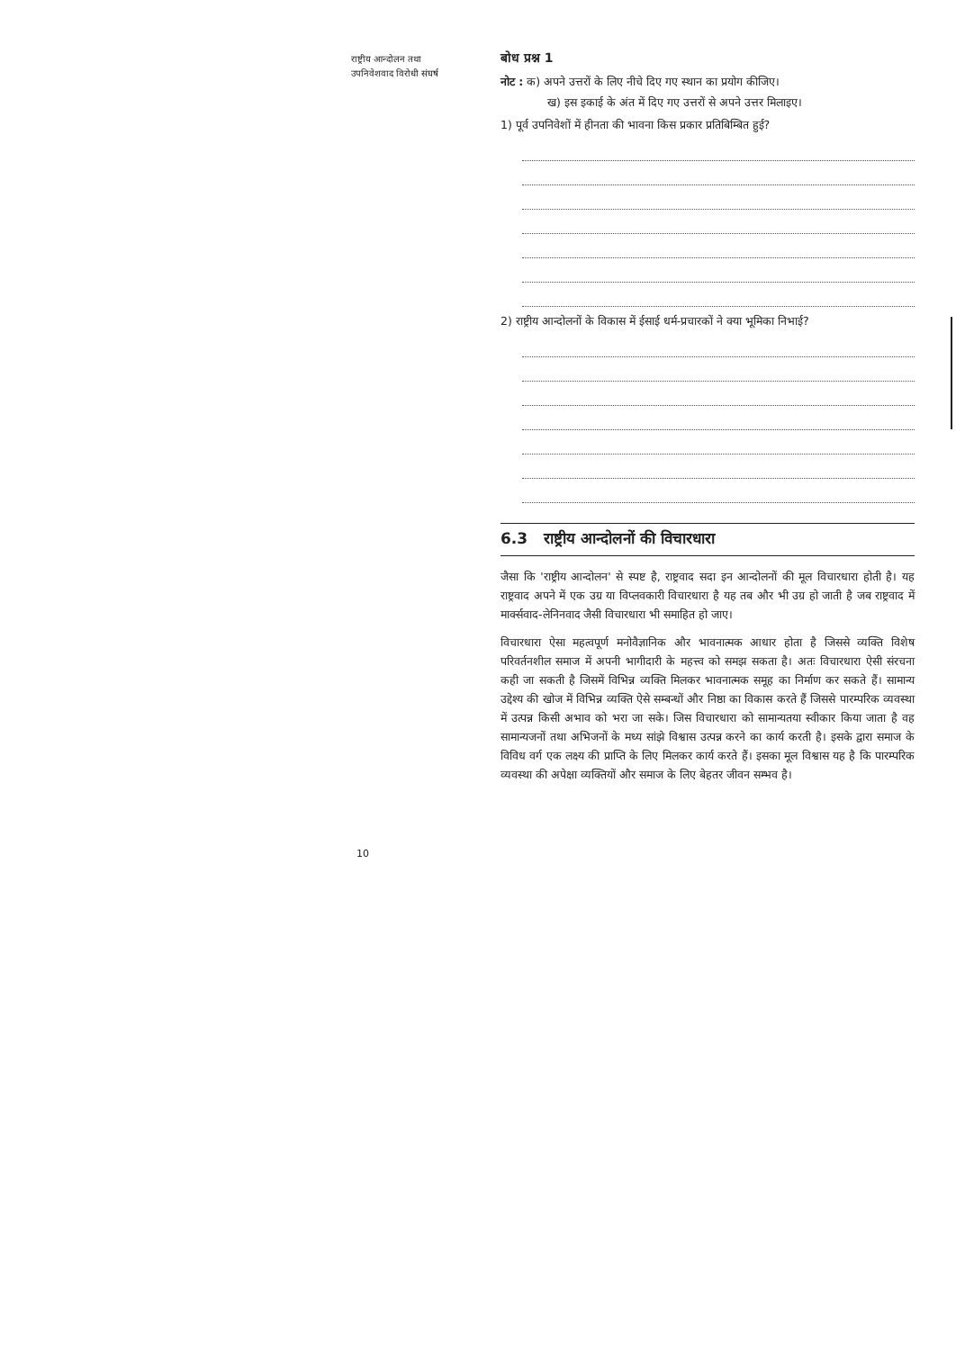राष्ट्रीय आन्दोलन तथा
उपनिवेशवाद विरोधी संघर्ष
बोध प्रश्न 1
नोट : क) अपने उत्तरों के लिए नीचे दिए गए स्थान का प्रयोग कीजिए।
ख) इस इकाई के अंत में दिए गए उत्तरों से अपने उत्तर मिलाइए।
1) पूर्व उपनिवेशों में हीनता की भावना किस प्रकार प्रतिबिम्बित हुई?
2) राष्ट्रीय आन्दोलनों के विकास में ईसाई धर्म-प्रचारकों ने क्या भूमिका निभाई?
6.3 राष्ट्रीय आन्दोलनों की विचारधारा
जैसा कि 'राष्ट्रीय आन्दोलन' से स्पष्ट है, राष्ट्रवाद सदा इन आन्दोलनों की मूल विचारधारा होती है। यह राष्ट्रवाद अपने में एक उग्र या विप्लवकारी विचारधारा है यह तब और भी उग्र हो जाती है जब राष्ट्रवाद में मार्क्सवाद-लेनिनवाद जैसी विचारधारा भी समाहित हो जाए।
विचारधारा ऐसा महत्वपूर्ण मनोवैज्ञानिक और भावनात्मक आधार होता है जिससे व्यक्ति विशेष परिवर्तनशील समाज में अपनी भागीदारी के महत्त्व को समझ सकता है। अतः विचारधारा ऐसी संरचना कही जा सकती है जिसमें विभिन्न व्यक्ति मिलकर भावनात्मक समूह का निर्माण कर सकते हैं। सामान्य उद्देश्य की खोज में विभिन्न व्यक्ति ऐसे सम्बन्धों और निष्ठा का विकास करते हैं जिससे पारम्परिक व्यवस्था में उत्पन्न किसी अभाव को भरा जा सके। जिस विचारधारा को सामान्यतया स्वीकार किया जाता है वह सामान्यजनों तथा अभिजनों के मध्य सांझे विश्वास उत्पन्न करने का कार्य करती है। इसके द्वारा समाज के विविध वर्ग एक लक्ष्य की प्राप्ति के लिए मिलकर कार्य करते हैं। इसका मूल विश्वास यह है कि पारम्परिक व्यवस्था की अपेक्षा व्यक्तियों और समाज के लिए बेहतर जीवन सम्भव है।
10